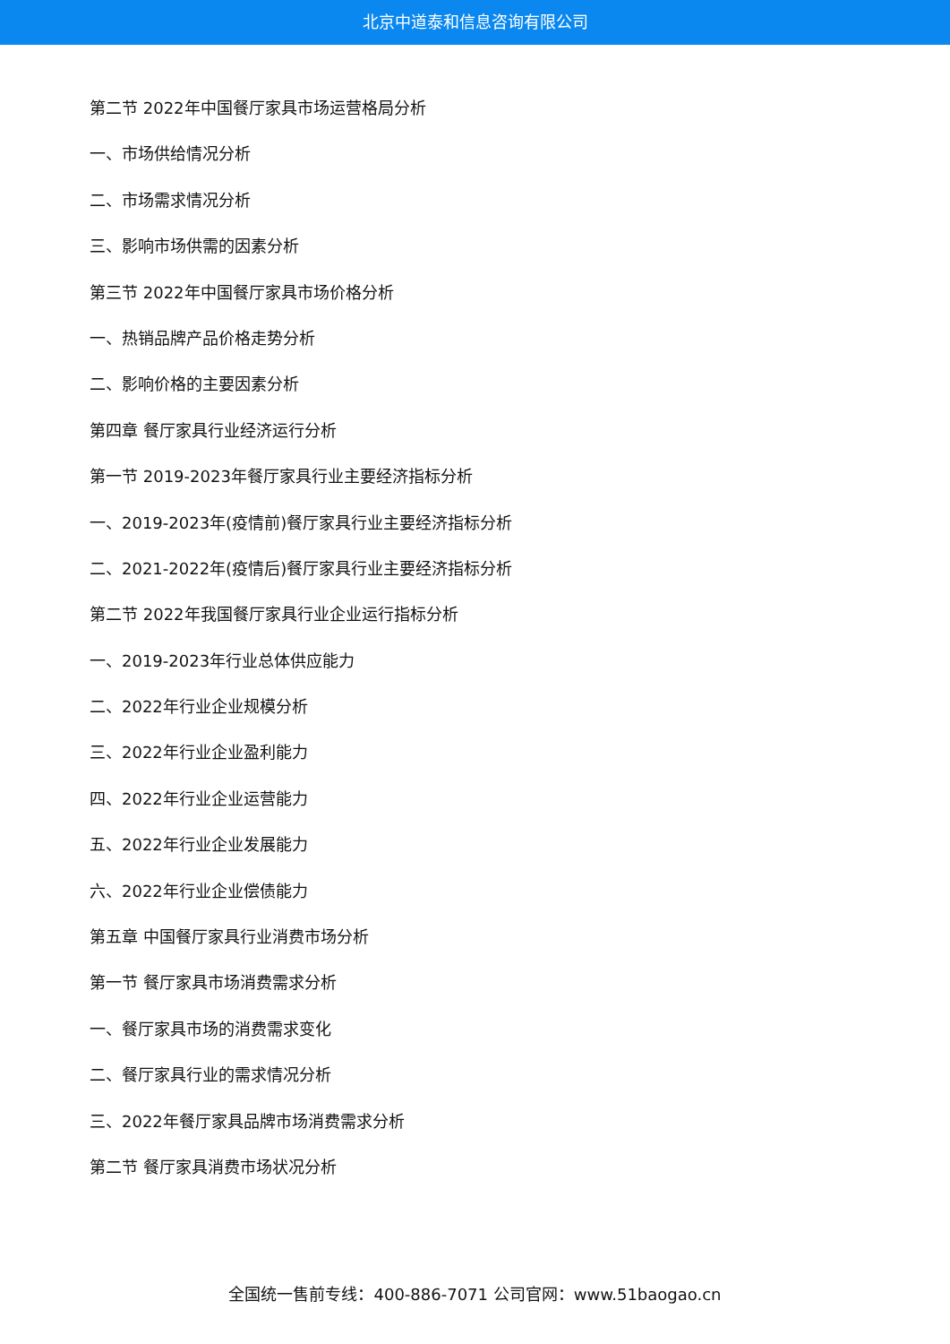北京中道泰和信息咨询有限公司
第二节 2022年中国餐厅家具市场运营格局分析
一、市场供给情况分析
二、市场需求情况分析
三、影响市场供需的因素分析
第三节 2022年中国餐厅家具市场价格分析
一、热销品牌产品价格走势分析
二、影响价格的主要因素分析
第四章 餐厅家具行业经济运行分析
第一节 2019-2023年餐厅家具行业主要经济指标分析
一、2019-2023年(疫情前)餐厅家具行业主要经济指标分析
二、2021-2022年(疫情后)餐厅家具行业主要经济指标分析
第二节 2022年我国餐厅家具行业企业运行指标分析
一、2019-2023年行业总体供应能力
二、2022年行业企业规模分析
三、2022年行业企业盈利能力
四、2022年行业企业运营能力
五、2022年行业企业发展能力
六、2022年行业企业偿债能力
第五章 中国餐厅家具行业消费市场分析
第一节 餐厅家具市场消费需求分析
一、餐厅家具市场的消费需求变化
二、餐厅家具行业的需求情况分析
三、2022年餐厅家具品牌市场消费需求分析
第二节 餐厅家具消费市场状况分析
全国统一售前专线：400-886-7071 公司官网：www.51baogao.cn